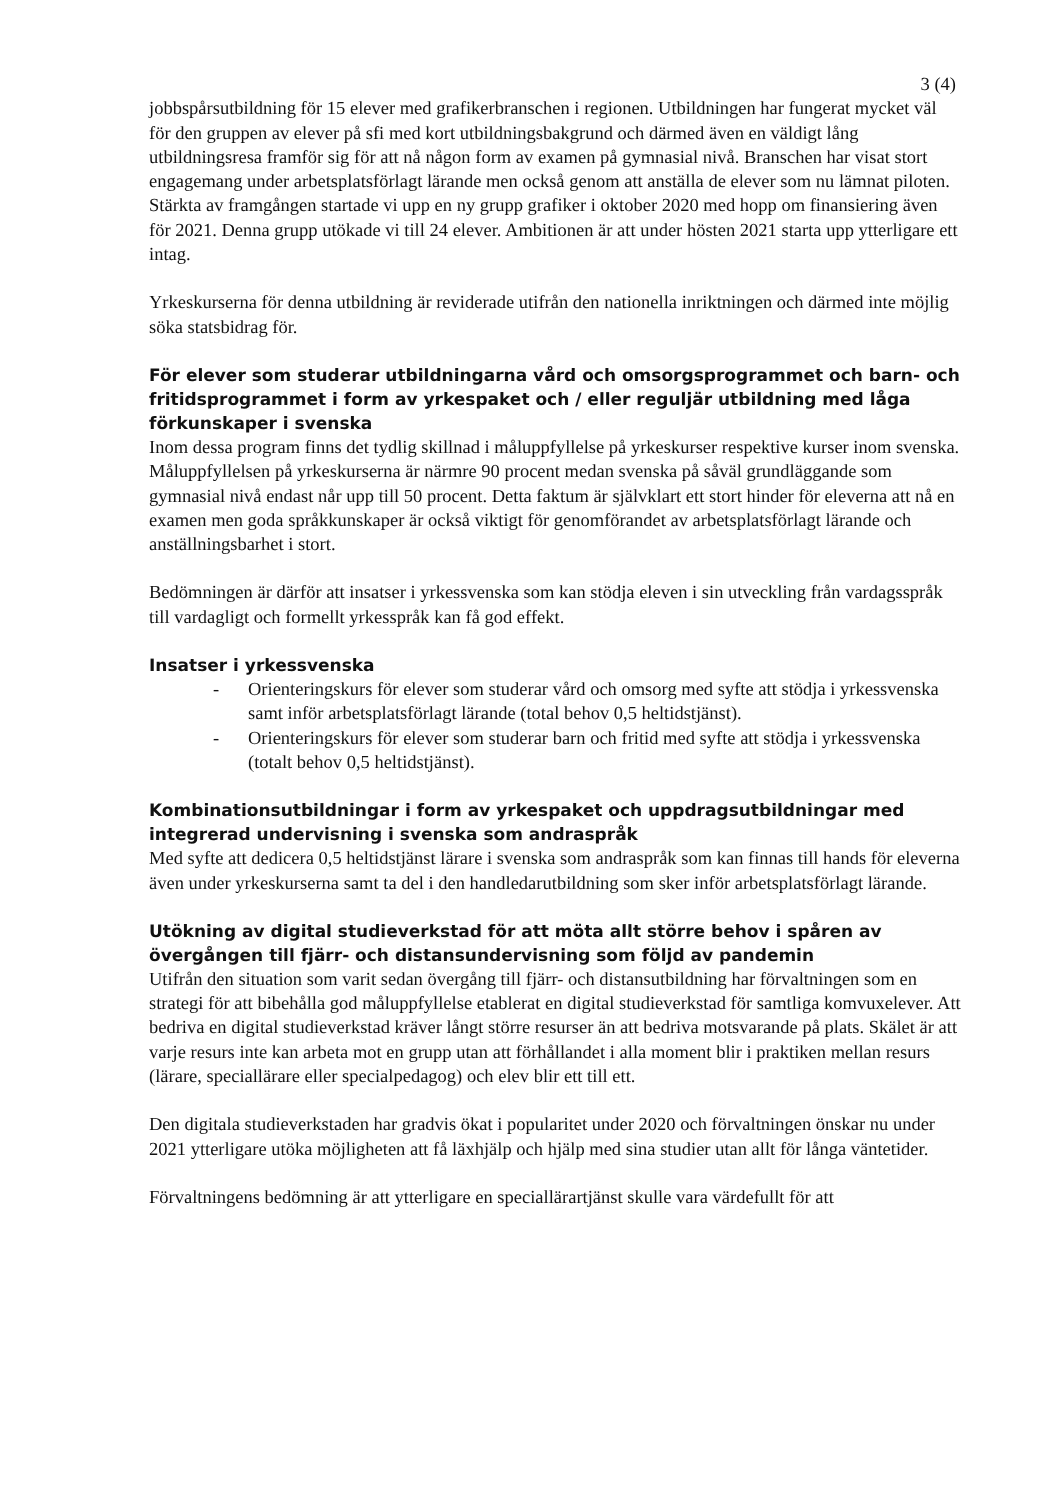3 (4)
jobbspårsutbildning för 15 elever med grafikerbranschen i regionen. Utbildningen har fungerat mycket väl för den gruppen av elever på sfi med kort utbildningsbakgrund och därmed även en väldigt lång utbildningsresa framför sig för att nå någon form av examen på gymnasial nivå. Branschen har visat stort engagemang under arbetsplatsförlagt lärande men också genom att anställa de elever som nu lämnat piloten. Stärkta av framgången startade vi upp en ny grupp grafiker i oktober 2020 med hopp om finansiering även för 2021. Denna grupp utökade vi till 24 elever. Ambitionen är att under hösten 2021 starta upp ytterligare ett intag.
Yrkeskurserna för denna utbildning är reviderade utifrån den nationella inriktningen och därmed inte möjlig söka statsbidrag för.
För elever som studerar utbildningarna vård och omsorgsprogrammet och barn- och fritidsprogrammet i form av yrkespaket och / eller reguljär utbildning med låga förkunskaper i svenska
Inom dessa program finns det tydlig skillnad i måluppfyllelse på yrkeskurser respektive kurser inom svenska. Måluppfyllelsen på yrkeskurserna är närmre 90 procent medan svenska på såväl grundläggande som gymnasial nivå endast når upp till 50 procent. Detta faktum är självklart ett stort hinder för eleverna att nå en examen men goda språkkunskaper är också viktigt för genomförandet av arbetsplatsförlagt lärande och anställningsbarhet i stort.
Bedömningen är därför att insatser i yrkessvenska som kan stödja eleven i sin utveckling från vardagsspråk till vardagligt och formellt yrkesspråk kan få god effekt.
Insatser i yrkessvenska
- Orienteringskurs för elever som studerar vård och omsorg med syfte att stödja i yrkessvenska samt inför arbetsplatsförlagt lärande (total behov 0,5 heltidstjänst).
- Orienteringskurs för elever som studerar barn och fritid med syfte att stödja i yrkessvenska (totalt behov 0,5 heltidstjänst).
Kombinationsutbildningar i form av yrkespaket och uppdragsutbildningar med integrerad undervisning i svenska som andraspråk
Med syfte att dedicera 0,5 heltidstjänst lärare i svenska som andraspråk som kan finnas till hands för eleverna även under yrkeskurserna samt ta del i den handledarutbildning som sker inför arbetsplatsförlagt lärande.
Utökning av digital studieverkstad för att möta allt större behov i spåren av övergången till fjärr- och distansundervisning som följd av pandemin
Utifrån den situation som varit sedan övergång till fjärr- och distansutbildning har förvaltningen som en strategi för att bibehålla god måluppfyllelse etablerat en digital studieverkstad för samtliga komvuxelever. Att bedriva en digital studieverkstad kräver långt större resurser än att bedriva motsvarande på plats. Skälet är att varje resurs inte kan arbeta mot en grupp utan att förhållandet i alla moment blir i praktiken mellan resurs (lärare, speciallärare eller specialpedagog) och elev blir ett till ett.
Den digitala studieverkstaden har gradvis ökat i popularitet under 2020 och förvaltningen önskar nu under 2021 ytterligare utöka möjligheten att få läxhjälp och hjälp med sina studier utan allt för långa väntetider.
Förvaltningens bedömning är att ytterligare en speciallärartjänst skulle vara värdefullt för att